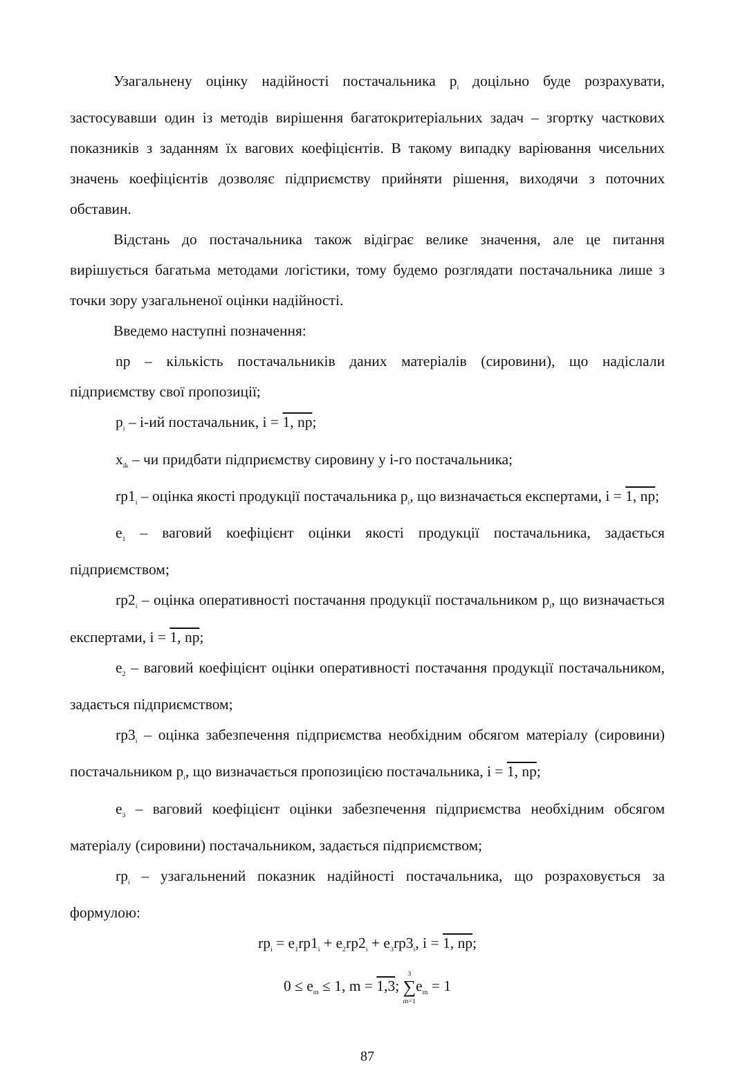Узагальнену оцінку надійності постачальника p<sub>i</sub> доцільно буде розрахувати, застосувавши один із методів вирішення багатокритеріальних задач – згортку часткових показників з заданням їх вагових коефіцієнтів. В такому випадку варіювання чисельних значень коефіцієнтів дозволяє підприємству прийняти рішення, виходячи з поточних обставин.
Відстань до постачальника також відіграє велике значення, але це питання вирішується багатьма методами логістики, тому будемо розглядати постачальника лише з точки зору узагальненої оцінки надійності.
Введемо наступні позначення:
np – кількість постачальників даних матеріалів (сировини), що надіслали підприємству свої пропозиції;
p<sub>i</sub> – i-ий постачальник, i = 1, np;
x<sub>ik</sub> – чи придбати підприємству сировину у i-го постачальника;
rp1<sub>i</sub> – оцінка якості продукції постачальника p<sub>i</sub>, що визначається експертами, i = 1, np;
e<sub>1</sub> – ваговий коефіцієнт оцінки якості продукції постачальника, задається підприємством;
rp2<sub>i</sub> – оцінка оперативності постачання продукції постачальником p<sub>i</sub>, що визначається експертами, i = 1, np;
e<sub>2</sub> – ваговий коефіцієнт оцінки оперативності постачання продукції постачальником, задається підприємством;
rp3<sub>i</sub> – оцінка забезпечення підприємства необхідним обсягом матеріалу (сировини) постачальником p<sub>i</sub>, що визначається пропозицією постачальника, i = 1, np;
e<sub>3</sub> – ваговий коефіцієнт оцінки забезпечення підприємства необхідним обсягом матеріалу (сировини) постачальником, задається підприємством;
rp<sub>i</sub> – узагальнений показник надійності постачальника, що розраховується за формулою:
rp<sub>i</sub> = e<sub>1</sub>rp1<sub>i</sub> + e<sub>2</sub>rp2<sub>i</sub> + e<sub>3</sub>rp3<sub>i</sub>, i = 1, np;
0 ≤ e<sub>m</sub> ≤ 1, m = 1,3; 3
∑
m=1e<sub>m</sub> = 1
87